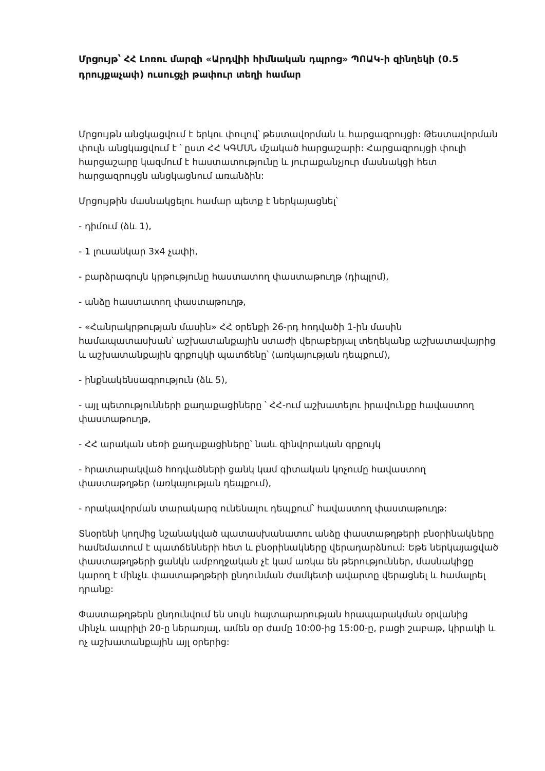Մրցույթ՝ ՀՀ Լոռու մարզի «Արդվիի հիմնական դպրոց» ՊՈԱԿ-ի զինղեկի (0.5 դրույքաչափ) ուսուցչի թափուր տեղի համար
Մրցույթն անցկացվում է երկու փուլով՝ թեստավորման և հարցազրույցի: Թեստավորման փուլն անցկացվում է ՝ ըստ ՀՀ ԿԳՄՍՆ մշակած հարցաշարի: Հարցազրույցի փուլի հարցաշարը կազմում է հաստատությունը և յուրաքանչյուր մասնակցի հետ հարցազրույցն անցկացնում առանձին:
Մրցույթին մասնակցելու համար պետք է ներկայացնել՝
- դիմում (ձև 1),
- 1 լուսանկար 3x4 չափի,
- բարձրագույն կրթությունը հաստատող փաստաթուղթ (դիպլոմ),
- անձը հաստատող փաստաթուղթ,
- «Հանրակրթության մասին» ՀՀ օրենքի 26-րդ հոդվածի 1-ին մասին համապատասխան՝ աշխատանքային ստաժի վերաբերյալ տեղեկանք աշխատավայրից և աշխատանքային գրքույկի պատճենը՝ (առկայության դեպքում),
- ինքնակենսագրություն (ձև 5),
- այլ պետությունների քաղաքացիները ՝ ՀՀ-ում աշխատելու իրավունքը հավաստող փաստաթուղթ,
- ՀՀ արական սեռի քաղաքացիները՝ նաև զինվորական գրքույկ
- հրատարակված հոդվածների ցանկ կամ գիտական կոչումը հավաստող փաստաթղթեր (առկայության դեպքում),
- որակավորման տարակարգ ունենալու դեպքում՝ հավաստող փաստաթուղթ:
Տնօրենի կողմից նշանակված պատասխանատու անձը փաստաթղթերի բնօրինակները համեմատում է պատճենների հետ և բնօրինակները վերադարձնում: Եթե ներկայացված փաստաթղթերի ցանկն ամբողջական չէ կամ առկա են թերություններ, մասնակիցը կարող է մինչև փաստաթղթերի ընդունման ժամկետի ավարտը վերացնել և համալրել դրանք:
Փաստաթղթերն ընդունվում են սույն հայտարարության հրապարակման օրվանից մինչև ապրիլի 20-ը ներառյալ, ամեն օր ժամը 10:00-ից 15:00-ը, բացի շաբաթ, կիրակի և ոչ աշխատանքային այլ օրերից: